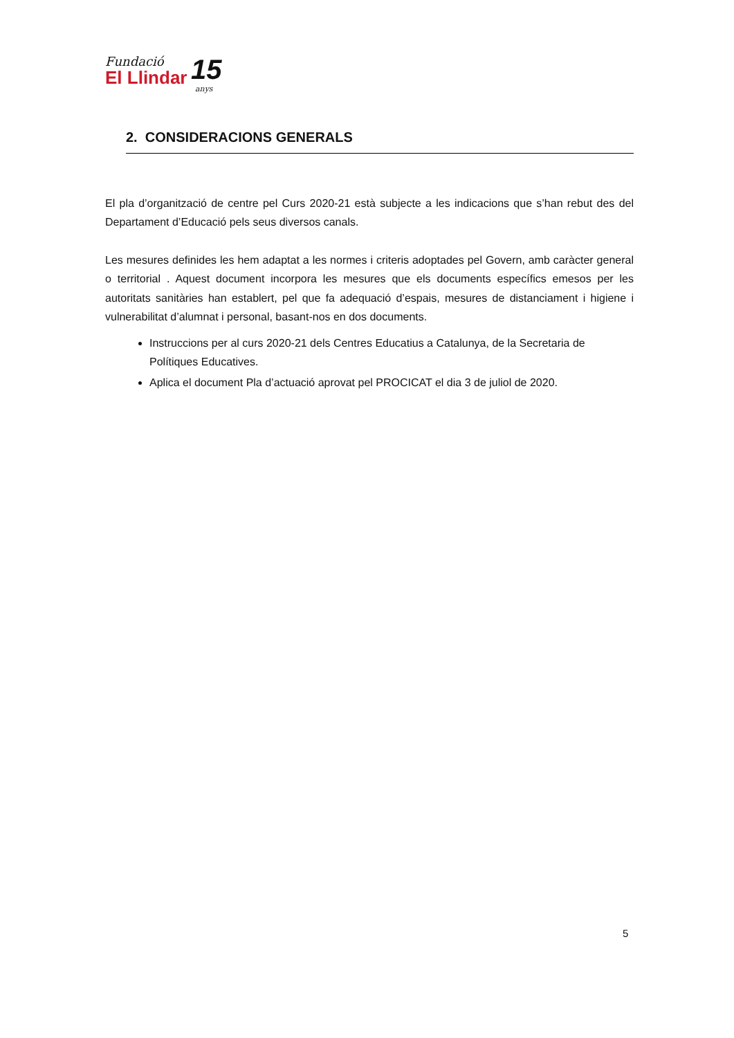Fundació
El Llindar
15
anys
2. CONSIDERACIONS GENERALS
El pla d’organització de centre pel Curs 2020-21 està subjecte a les indicacions que s’han rebut des del Departament d’Educació pels seus diversos canals.
Les mesures definides les hem adaptat a les normes i criteris adoptades pel Govern, amb caràcter general o territorial . Aquest document incorpora les mesures que els documents específics emesos per les autoritats sanitàries han establert, pel que fa adequació d’espais, mesures de distanciament i higiene i vulnerabilitat d’alumnat i personal, basant-nos en dos documents.
Instruccions per al curs 2020-21 dels Centres Educatius a Catalunya, de la Secretaria de Polítiques Educatives.
Aplica el document Pla d’actuació aprovat pel PROCICAT el dia 3 de juliol de 2020.
5